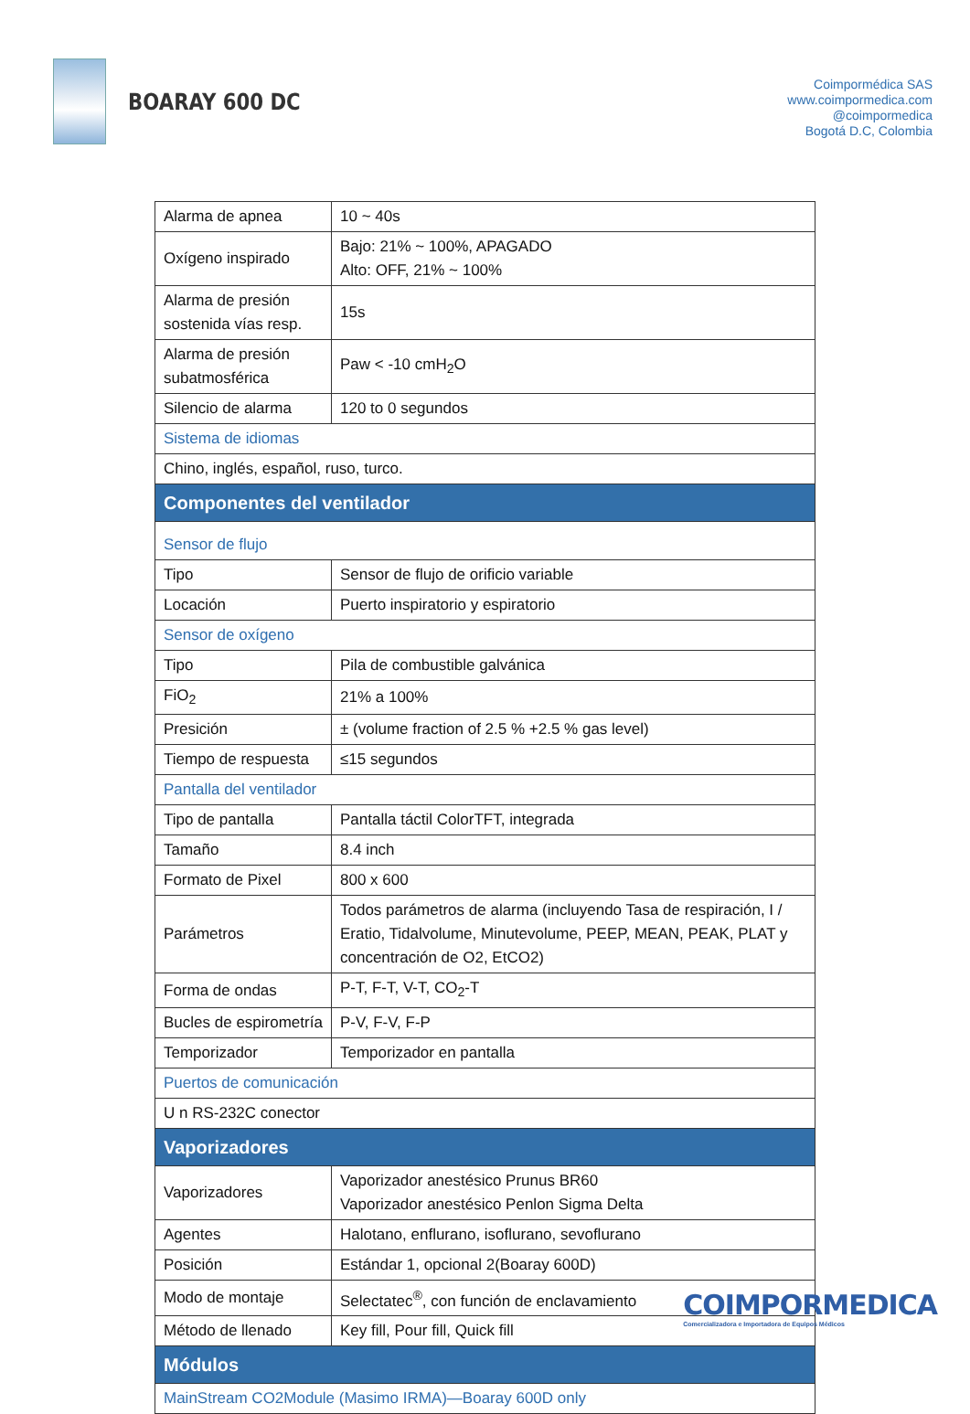BOARAY 600 DC
Coimpormédica SAS
www.coimpormedica.com
@coimpormedica
Bogotá D.C, Colombia
| Alarma de apnea | 10 ~ 40s |
| Oxígeno inspirado | Bajo: 21% ~ 100%, APAGADO Alto: OFF, 21% ~ 100% |
| Alarma de presión sostenida vías resp. | 15s |
| Alarma de presión subatmosférica | Paw < -10 cmH<sub>2</sub>O |
| Silencio de alarma | 120 to 0 segundos |
| Sistema de idiomas | |
| Chino, inglés, español, ruso, turco. | |
| Componentes del ventilador | |
| Sensor de flujo | |
| Tipo | Sensor de flujo de orificio variable |
| Locación | Puerto inspiratorio y espiratorio |
| Sensor de oxígeno | |
| Tipo | Pila de combustible galvánica |
| FiO<sub>2</sub> | 21% a 100% |
| Presición | ± (volume fraction of 2.5 % +2.5 % gas level) |
| Tiempo de respuesta | ≤15 segundos |
| Pantalla del ventilador | |
| Tipo de pantalla | Pantalla táctil ColorTFT, integrada |
| Tamaño | 8.4 inch |
| Formato de Pixel | 800 x 600 |
| Parámetros | Todos parámetros de alarma (incluyendo Tasa de respiración, I / Eratio, Tidalvolume, Minutevolume, PEEP, MEAN, PEAK, PLAT y concentración de O2, EtCO2) |
| Forma de ondas | P-T, F-T, V-T, CO<sub>2</sub>-T |
| Bucles de espirometría | P-V, F-V, F-P |
| Temporizador | Temporizador en pantalla |
| Puertos de comunicación | |
| U n RS-232C conector | |
| Vaporizadores | |
| Vaporizadores | Vaporizador anestésico Prunus BR60 Vaporizador anestésico Penlon Sigma Delta |
| Agentes | Halotano, enflurano, isoflurano, sevoflurano |
| Posición | Estándar 1, opcional 2(Boaray 600D) |
| Modo de montaje | Selectatec<sup>®</sup>, con función de enclavamiento |
| Método de llenado | Key fill, Pour fill, Quick fill |
| Módulos | |
| MainStream CO2Module (Masimo IRMA)—Boaray 600D only | |
COIMPORMEDICA
Comercializadora e Importadora de Equipos Médicos